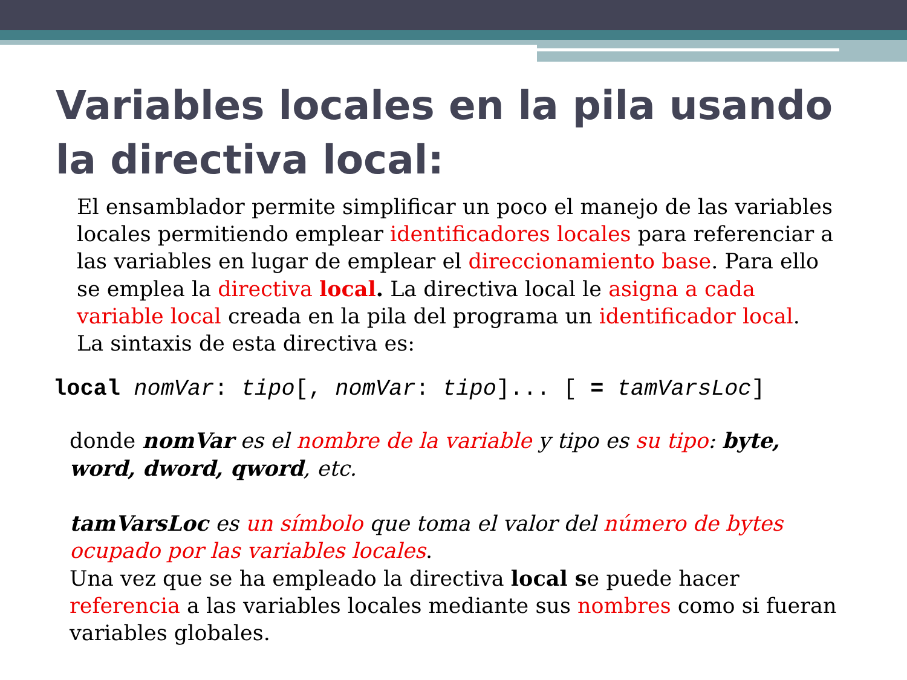Variables locales en la pila usando la directiva local:
El ensamblador permite simplificar un poco el manejo de las variables locales permitiendo emplear identificadores locales para referenciar a las variables en lugar de emplear el direccionamiento base. Para ello se emplea la directiva local. La directiva local le asigna a cada variable local creada en la pila del programa un identificador local.
La sintaxis de esta directiva es:
local nomVar: tipo[, nomVar: tipo]... [ = tamVarsLoc]
donde nomVar es el nombre de la variable y tipo es su tipo: byte, word, dword, qword, etc.
tamVarsLoc es un símbolo que toma el valor del número de bytes ocupado por las variables locales.
Una vez que se ha empleado la directiva local se puede hacer referencia a las variables locales mediante sus nombres como si fueran variables globales.